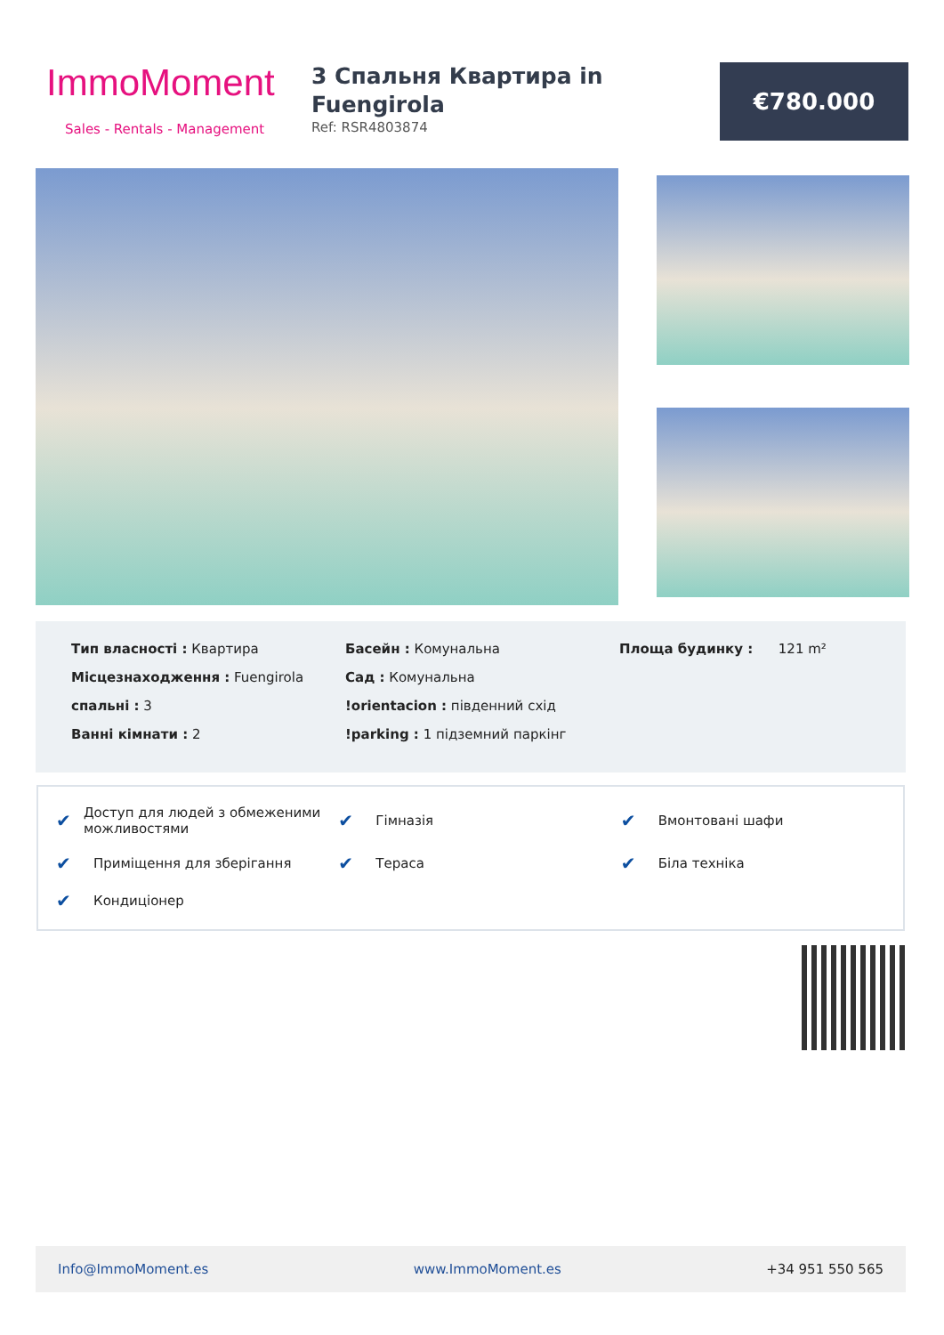ImmoMoment
Sales - Rentals - Management
3 Спальня Квартира in Fuengirola
Ref: RSR4803874
€780.000
Тип власності : Квартира
Місцезнаходження : Fuengirola
спальні : 3
Ванні кімнати : 2
Басейн : Комунальна
Сад : Комунальна
!orientacion : південний схід
!parking : 1 підземний паркінг
Площа будинку : 121 m²
✔ Доступ для людей з обмеженими можливостями
✔ Гімназія
✔ Вмонтовані шафи
✔ Приміщення для зберігання
✔ Тераса
✔ Біла техніка
✔ Кондиціонер
Info@ImmoMoment.es www.ImmoMoment.es +34 951 550 565